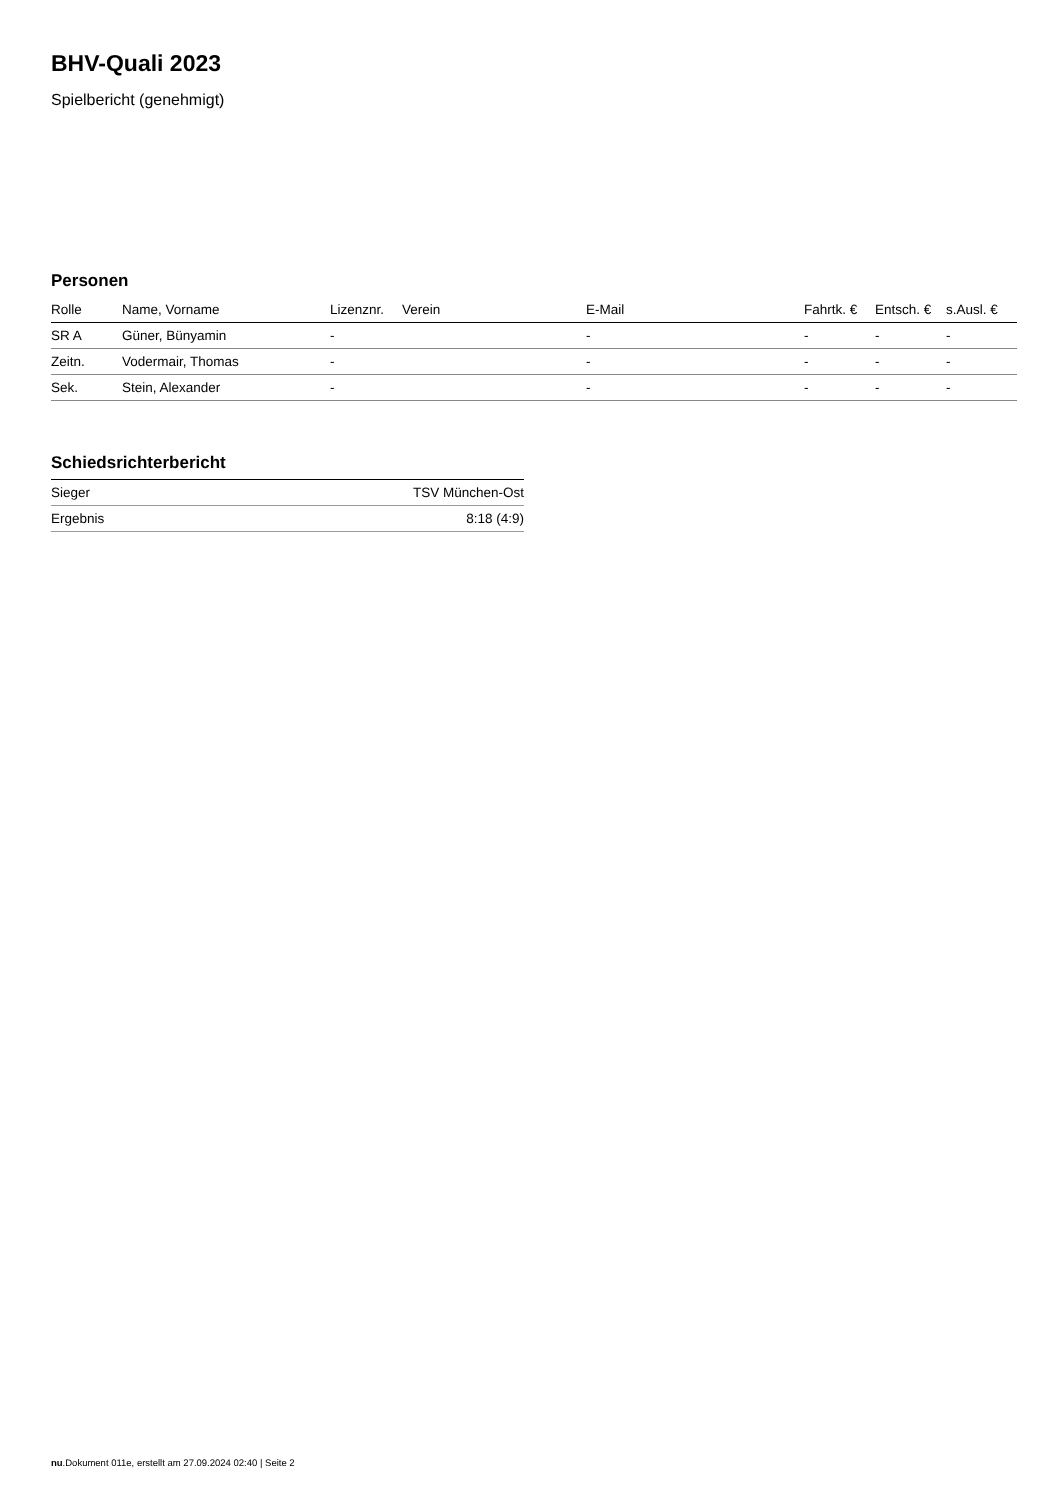BHV-Quali 2023
Spielbericht (genehmigt)
Personen
| Rolle | Name, Vorname | Lizenznr. | Verein | E-Mail | Fahrtk. € | Entsch. € | s.Ausl. € |
| --- | --- | --- | --- | --- | --- | --- | --- |
| SR A | Güner, Bünyamin | - | | - | - | - | - |
| Zeitn. | Vodermair, Thomas | - | | - | - | - | - |
| Sek. | Stein, Alexander | - | | - | - | - | - |
Schiedsrichterbericht
| Sieger | TSV München-Ost |
| Ergebnis | 8:18 (4:9) |
nu.Dokument 011e, erstellt am 27.09.2024 02:40 | Seite 2